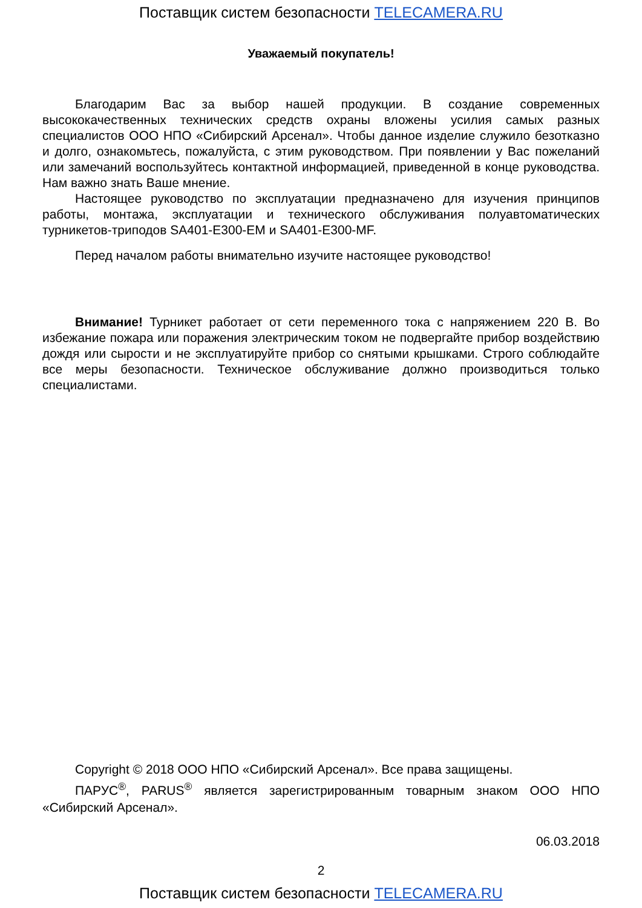Поставщик систем безопасности TELECAMERA.RU
Уважаемый покупатель!
Благодарим Вас за выбор нашей продукции. В создание современных высококачественных технических средств охраны вложены усилия самых разных специалистов ООО НПО «Сибирский Арсенал». Чтобы данное изделие служило безотказно и долго, ознакомьтесь, пожалуйста, с этим руководством. При появлении у Вас пожеланий или замечаний воспользуйтесь контактной информацией, приведенной в конце руководства. Нам важно знать Ваше мнение.
Настоящее руководство по эксплуатации предназначено для изучения принципов работы, монтажа, эксплуатации и технического обслуживания полуавтоматических турникетов-триподов SA401-E300-EM и SA401-E300-MF.
Перед началом работы внимательно изучите настоящее руководство!
Внимание! Турникет работает от сети переменного тока с напряжением 220 В. Во избежание пожара или поражения электрическим током не подвергайте прибор воздействию дождя или сырости и не эксплуатируйте прибор со снятыми крышками. Строго соблюдайте все меры безопасности. Техническое обслуживание должно производиться только специалистами.
Copyright © 2018 ООО НПО «Сибирский Арсенал». Все права защищены.
ПАРУС<sup>®</sup>, PARUS<sup>®</sup> является зарегистрированным товарным знаком ООО НПО «Сибирский Арсенал».
06.03.2018
2
Поставщик систем безопасности TELECAMERA.RU